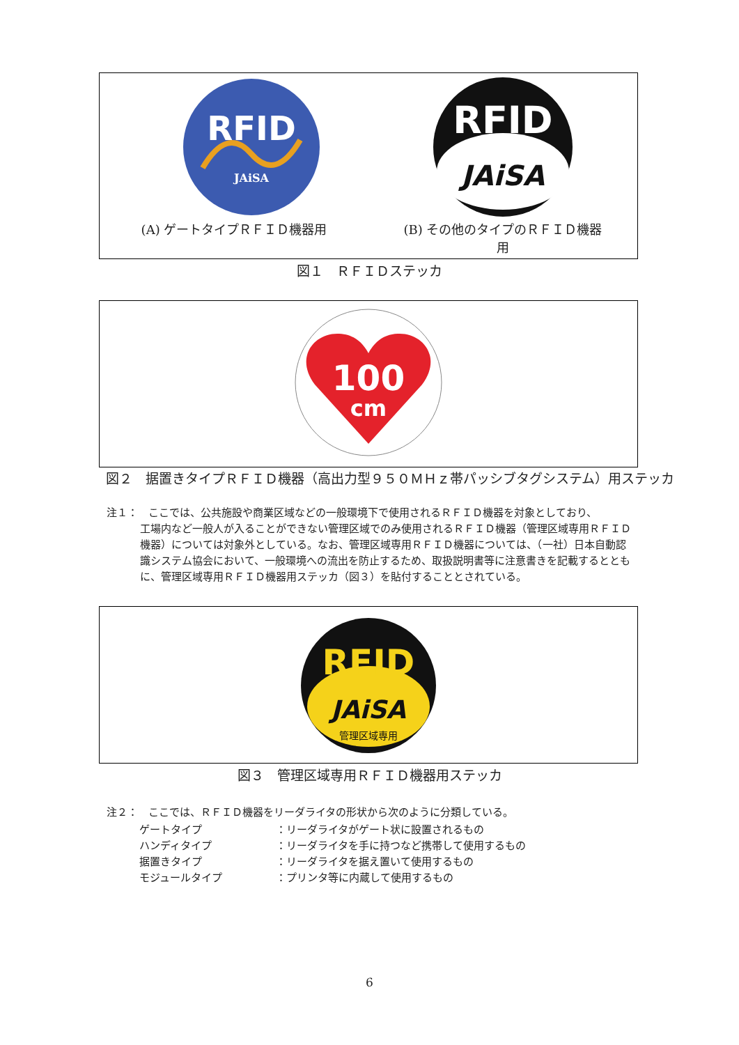RFID
JAiSA
(A) ゲートタイプＲＦＩＤ機器用
RFID
JAiSA
(B) その他のタイプのＲＦＩＤ機器
用
図１　ＲＦＩＤステッカ
100
cm
図２　据置きタイプＲＦＩＤ機器（高出力型９５０ＭＨｚ帯パッシブタグシステム）用ステッカ
注１：　ここでは、公共施設や商業区域などの一般環境下で使用されるＲＦＩＤ機器を対象としており、
工場内など一般人が入ることができない管理区域でのみ使用されるＲＦＩＤ機器（管理区域専用ＲＦＩＤ機器）については対象外としている。なお、管理区域専用ＲＦＩＤ機器については、（一社）日本自動認識システム協会において、一般環境への流出を防止するため、取扱説明書等に注意書きを記載するとともに、管理区域専用ＲＦＩＤ機器用ステッカ（図３）を貼付することとされている。
RFID
JAiSA
管理区域専用
図３　管理区域専用ＲＦＩＤ機器用ステッカ
注２：　ここでは、ＲＦＩＤ機器をリーダライタの形状から次のように分類している。
| ゲートタイプ | ：リーダライタがゲート状に設置されるもの |
| ハンディタイプ | ：リーダライタを手に持つなど携帯して使用するもの |
| 据置きタイプ | ：リーダライタを据え置いて使用するもの |
| モジュールタイプ | ：プリンタ等に内蔵して使用するもの |
6